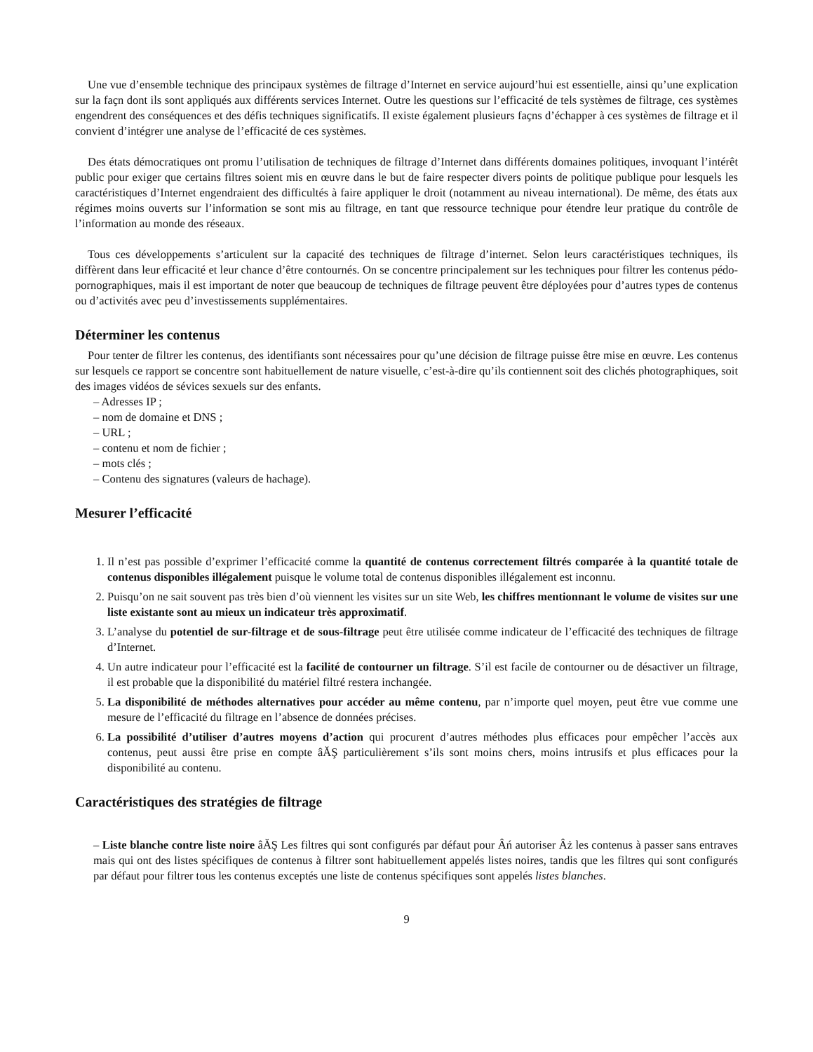Une vue d’ensemble technique des principaux systèmes de filtrage d’Internet en service aujourd’hui est essentielle, ainsi qu’une explication sur la faҫn dont ils sont appliqués aux différents services Internet. Outre les questions sur l’efficacité de tels systèmes de filtrage, ces systèmes engendrent des conséquences et des défis techniques significatifs. Il existe également plusieurs faҫns d’échapper à ces systèmes de filtrage et il convient d’intégrer une analyse de l’efficacité de ces systèmes.
Des états démocratiques ont promu l’utilisation de techniques de filtrage d’Internet dans différents domaines politiques, invoquant l’intérêt public pour exiger que certains filtres soient mis en œuvre dans le but de faire respecter divers points de politique publique pour lesquels les caractéristiques d’Internet engendraient des difficultés à faire appliquer le droit (notamment au niveau international). De même, des états aux régimes moins ouverts sur l’information se sont mis au filtrage, en tant que ressource technique pour étendre leur pratique du contrôle de l’information au monde des réseaux.
Tous ces développements s’articulent sur la capacité des techniques de filtrage d’internet. Selon leurs caractéristiques techniques, ils diffèrent dans leur efficacité et leur chance d’être contournés. On se concentre principalement sur les techniques pour filtrer les contenus pédo-pornographiques, mais il est important de noter que beaucoup de techniques de filtrage peuvent être déployées pour d’autres types de contenus ou d’activités avec peu d’investissements supplémentaires.
Déterminer les contenus
Pour tenter de filtrer les contenus, des identifiants sont nécessaires pour qu’une décision de filtrage puisse être mise en œuvre. Les contenus sur lesquels ce rapport se concentre sont habituellement de nature visuelle, c’est-à-dire qu’ils contiennent soit des clichés photographiques, soit des images vidéos de sévices sexuels sur des enfants.
– Adresses IP ;
– nom de domaine et DNS ;
– URL ;
– contenu et nom de fichier ;
– mots clés ;
– Contenu des signatures (valeurs de hachage).
Mesurer l’efficacité
1. Il n’est pas possible d’exprimer l’efficacité comme la quantité de contenus correctement filtrés comparée à la quantité totale de contenus disponibles illégalement puisque le volume total de contenus disponibles illégalement est inconnu.
2. Puisqu’on ne sait souvent pas très bien d’où viennent les visites sur un site Web, les chiffres mentionnant le volume de visites sur une liste existante sont au mieux un indicateur très approximatif.
3. L’analyse du potentiel de sur-filtrage et de sous-filtrage peut être utilisée comme indicateur de l’efficacité des techniques de filtrage d’Internet.
4. Un autre indicateur pour l’efficacité est la facilité de contourner un filtrage. S’il est facile de contourner ou de désactiver un filtrage, il est probable que la disponibilité du matériel filtré restera inchangée.
5. La disponibilité de méthodes alternatives pour accéder au même contenu, par n’importe quel moyen, peut être vue comme une mesure de l’efficacité du filtrage en l’absence de données précises.
6. La possibilité d’utiliser d’autres moyens d’action qui procurent d’autres méthodes plus efficaces pour empêcher l’accès aux contenus, peut aussi être prise en compte âĂŞ particulièrement s’ils sont moins chers, moins intrusifs et plus efficaces pour la disponibilité au contenu.
Caractéristiques des stratégies de filtrage
– Liste blanche contre liste noire âĂŞ Les filtres qui sont configurés par défaut pour Âń autoriser Âż les contenus à passer sans entraves mais qui ont des listes spécifiques de contenus à filtrer sont habituellement appelés listes noires, tandis que les filtres qui sont configurés par défaut pour filtrer tous les contenus exceptés une liste de contenus spécifiques sont appelés listes blanches.
9